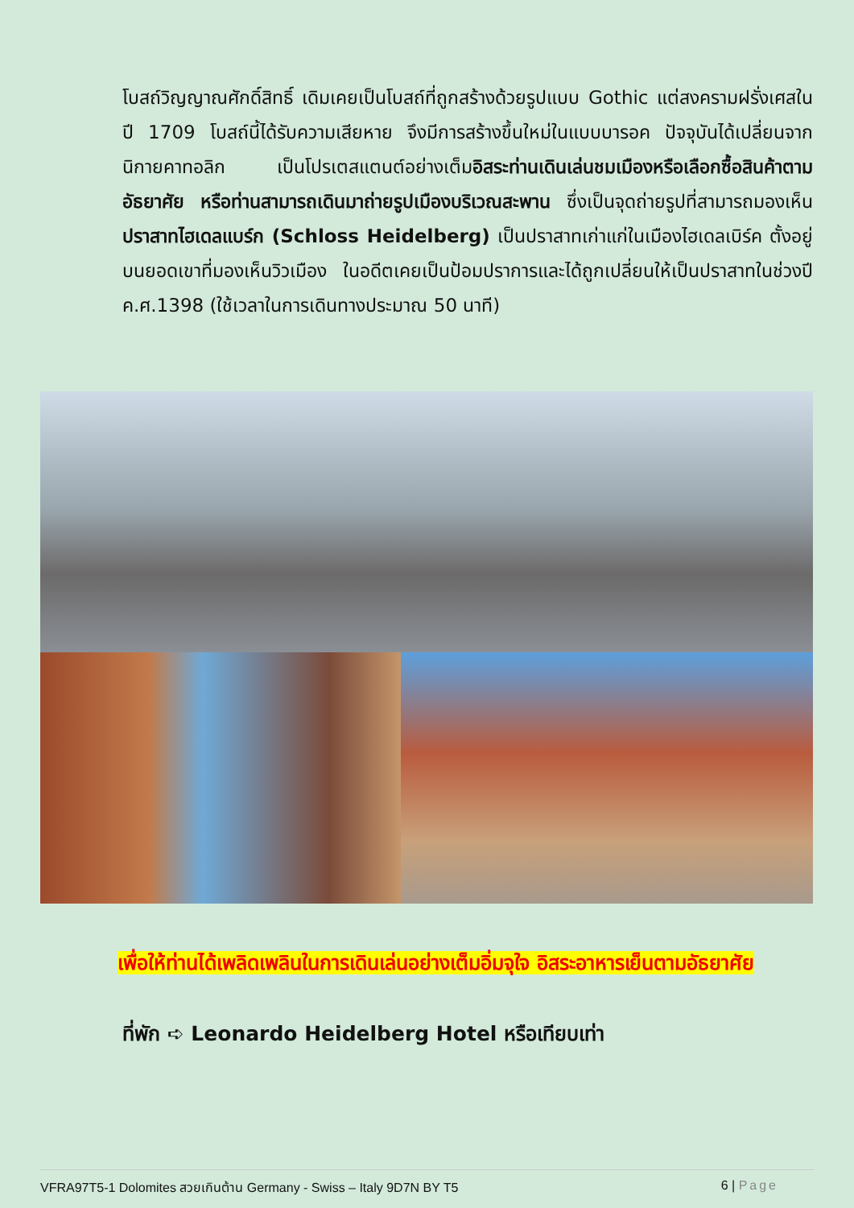โบสถ์วิญญาณศักดิ์สิทธิ์ เดิมเคยเป็นโบสถ์ที่ถูกสร้างด้วยรูปแบบ Gothic แต่สงครามฝรั่งเศสในปี 1709 โบสถ์นี้ได้รับความเสียหาย จึงมีการสร้างขึ้นใหม่ในแบบบารอค ปัจจุบันได้เปลี่ยนจากนิกายคาทอลิก เป็นโปรเตสแตนต์อย่างเต็มอิสระท่านเดินเล่นชมเมืองหรือเลือกซื้อสินค้าตามอัธยาศัย หรือท่านสามารถเดินมาถ่ายรูปเมืองบริเวณสะพาน ซึ่งเป็นจุดถ่ายรูปที่สามารถมองเห็นปราสาทไฮเดลแบร์ก (Schloss Heidelberg) เป็นปราสาทเก่าแก่ในเมืองไฮเดลเบิร์ค ตั้งอยู่บนยอดเขาที่มองเห็นวิวเมือง ในอดีตเคยเป็นป้อมปราการและได้ถูกเปลี่ยนให้เป็นปราสาทในช่วงปี ค.ศ.1398 (ใช้เวลาในการเดินทางประมาณ 50 นาที)
เพื่อให้ท่านได้เพลิดเพลินในการเดินเล่นอย่างเต็มอิ่มจุใจ อิสระอาหารเย็นตามอัธยาศัย
ที่พัก ➪ Leonardo Heidelberg Hotel หรือเทียบเท่า
VFRA97T5-1 Dolomites สวยเกินต้าน Germany - Swiss – Italy 9D7N BY T5 6 | Page